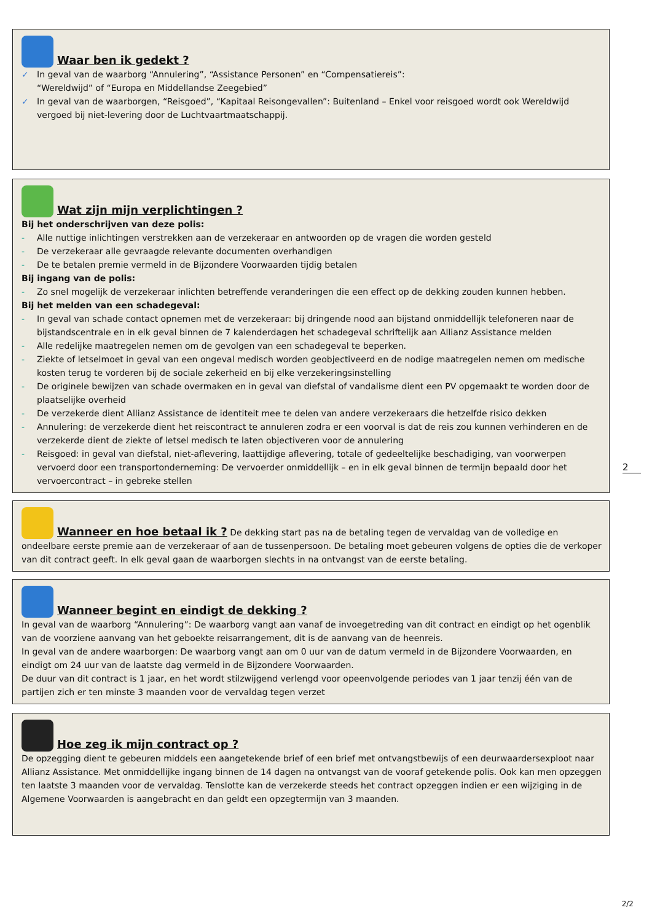Waar ben ik gedekt ?
✓ In geval van de waarborg “Annulering”, “Assistance Personen” en “Compensatiereis”:
“Wereldwijd” of “Europa en Middellandse Zeegebied”
✓ In geval van de waarborgen, “Reisgoed”, “Kapitaal Reisongevallen”: Buitenland – Enkel voor reisgoed wordt ook Wereldwijd vergoed bij niet-levering door de Luchtvaartmaatschappij.
Wat zijn mijn verplichtingen ?
Bij het onderschrijven van deze polis:
- Alle nuttige inlichtingen verstrekken aan de verzekeraar en antwoorden op de vragen die worden gesteld
- De verzekeraar alle gevraagde relevante documenten overhandigen
- De te betalen premie vermeld in de Bijzondere Voorwaarden tijdig betalen
Bij ingang van de polis:
- Zo snel mogelijk de verzekeraar inlichten betreffende veranderingen die een effect op de dekking zouden kunnen hebben.
Bij het melden van een schadegeval:
- In geval van schade contact opnemen met de verzekeraar: bij dringende nood aan bijstand onmiddellijk telefoneren naar de bijstandscentrale en in elk geval binnen de 7 kalenderdagen het schadegeval schriftelijk aan Allianz Assistance melden
- Alle redelijke maatregelen nemen om de gevolgen van een schadegeval te beperken.
- Ziekte of letselmoet in geval van een ongeval medisch worden geobjectiveerd en de nodige maatregelen nemen om medische kosten terug te vorderen bij de sociale zekerheid en bij elke verzekeringsinstelling
- De originele bewijzen van schade overmaken en in geval van diefstal of vandalisme dient een PV opgemaakt te worden door de plaatselijke overheid
- De verzekerde dient Allianz Assistance de identiteit mee te delen van andere verzekeraars die hetzelfde risico dekken
- Annulering: de verzekerde dient het reiscontract te annuleren zodra er een voorval is dat de reis zou kunnen verhinderen en de verzekerde dient de ziekte of letsel medisch te laten objectiveren voor de annulering
- Reisgoed: in geval van diefstal, niet-aflevering, laattijdige aflevering, totale of gedeeltelijke beschadiging, van voorwerpen vervoerd door een transportonderneming: De vervoerder onmiddellijk – en in elk geval binnen de termijn bepaald door het vervoercontract – in gebreke stellen
2
Wanneer en hoe betaal ik ?
De dekking start pas na de betaling tegen de vervaldag van de volledige en ondeelbare eerste premie aan de verzekeraar of aan de tussenpersoon. De betaling moet gebeuren volgens de opties die de verkoper van dit contract geeft. In elk geval gaan de waarborgen slechts in na ontvangst van de eerste betaling.
Wanneer begint en eindigt de dekking ?
In geval van de waarborg “Annulering”: De waarborg vangt aan vanaf de invoegetreding van dit contract en eindigt op het ogenblik van de voorziene aanvang van het geboekte reisarrangement, dit is de aanvang van de heenreis.
In geval van de andere waarborgen: De waarborg vangt aan om 0 uur van de datum vermeld in de Bijzondere Voorwaarden, en eindigt om 24 uur van de laatste dag vermeld in de Bijzondere Voorwaarden.
De duur van dit contract is 1 jaar, en het wordt stilzwijgend verlengd voor opeenvolgende periodes van 1 jaar tenzij één van de partijen zich er ten minste 3 maanden voor de vervaldag tegen verzet
Hoe zeg ik mijn contract op ?
De opzegging dient te gebeuren middels een aangetekende brief of een brief met ontvangstbewijs of een deurwaardersexploot naar Allianz Assistance. Met onmiddellijke ingang binnen de 14 dagen na ontvangst van de vooraf getekende polis. Ook kan men opzeggen ten laatste 3 maanden voor de vervaldag. Tenslotte kan de verzekerde steeds het contract opzeggen indien er een wijziging in de Algemene Voorwaarden is aangebracht en dan geldt een opzegtermijn van 3 maanden.
2/2